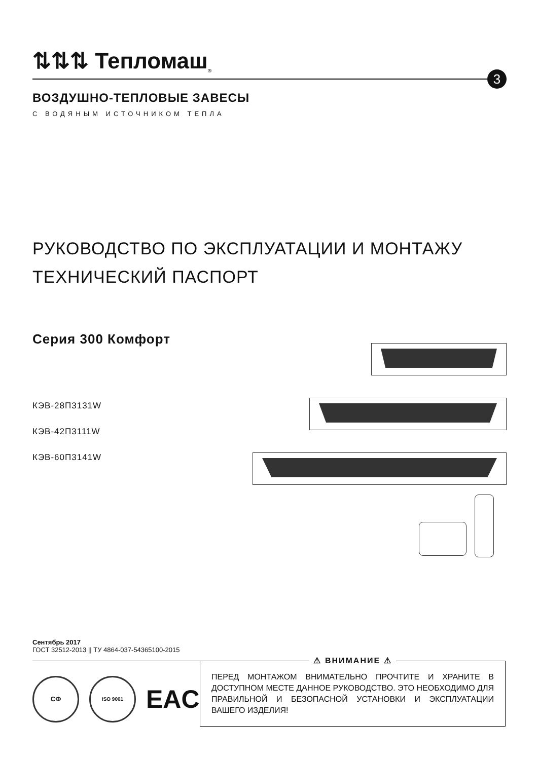⇅⇅⇅ Тепломаш<sup>®</sup>
3
ВОЗДУШНО-ТЕПЛОВЫЕ ЗАВЕСЫ
С ВОДЯНЫМ ИСТОЧНИКОМ ТЕПЛА
РУКОВОДСТВО ПО ЭКСПЛУАТАЦИИ И МОНТАЖУ
ТЕХНИЧЕСКИЙ ПАСПОРТ
Серия 300 Комфорт
КЭВ-28П3131W
КЭВ-42П3111W
КЭВ-60П3141W
Сентябрь 2017
ГОСТ 32512-2013 || ТУ 4864-037-54365100-2015
СФ
ISO 9001
EAC
⚠ ВНИМАНИЕ ⚠
ПЕРЕД МОНТАЖОМ ВНИМАТЕЛЬНО ПРОЧТИТЕ И ХРАНИТЕ В ДОСТУПНОМ МЕСТЕ ДАННОЕ РУКОВОДСТВО. ЭТО НЕОБХОДИМО ДЛЯ ПРАВИЛЬНОЙ И БЕЗОПАСНОЙ УСТАНОВКИ И ЭКСПЛУАТАЦИИ ВАШЕГО ИЗДЕЛИЯ!